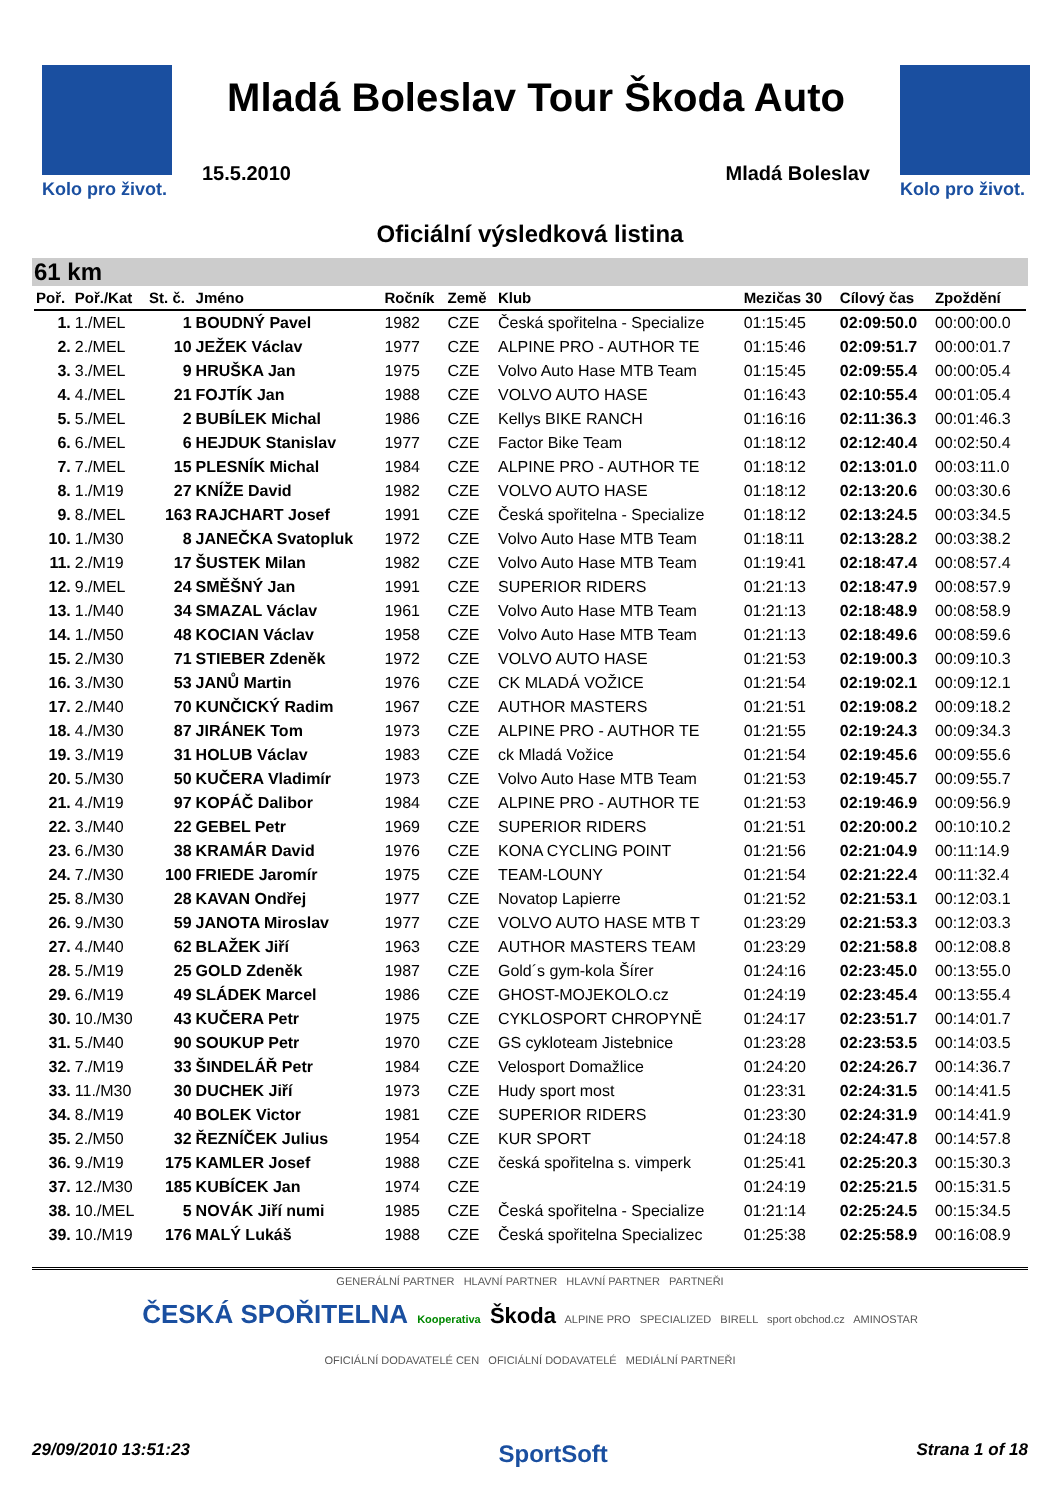Kolo pro život.
Mladá Boleslav Tour Škoda Auto
15.5.2010 Mladá Boleslav
Kolo pro život.
Oficiální výsledková listina
61 km
| Poř. | Poř./Kat | St. č. | Jméno | Ročník | Země | Klub | Mezičas 30 | Cílový čas | Zpoždění |
| --- | --- | --- | --- | --- | --- | --- | --- | --- | --- |
| 1. | 1./MEL | 1 | BOUDNÝ Pavel | 1982 | CZE | Česká spořitelna - Specialize | 01:15:45 | 02:09:50.0 | 00:00:00.0 |
| 2. | 2./MEL | 10 | JEŽEK Václav | 1977 | CZE | ALPINE PRO - AUTHOR TE | 01:15:46 | 02:09:51.7 | 00:00:01.7 |
| 3. | 3./MEL | 9 | HRUŠKA Jan | 1975 | CZE | Volvo Auto Hase MTB Team | 01:15:45 | 02:09:55.4 | 00:00:05.4 |
| 4. | 4./MEL | 21 | FOJTÍK Jan | 1988 | CZE | VOLVO AUTO HASE | 01:16:43 | 02:10:55.4 | 00:01:05.4 |
| 5. | 5./MEL | 2 | BUBÍLEK Michal | 1986 | CZE | Kellys BIKE RANCH | 01:16:16 | 02:11:36.3 | 00:01:46.3 |
| 6. | 6./MEL | 6 | HEJDUK Stanislav | 1977 | CZE | Factor Bike Team | 01:18:12 | 02:12:40.4 | 00:02:50.4 |
| 7. | 7./MEL | 15 | PLESNÍK Michal | 1984 | CZE | ALPINE PRO - AUTHOR TE | 01:18:12 | 02:13:01.0 | 00:03:11.0 |
| 8. | 1./M19 | 27 | KNÍŽE David | 1982 | CZE | VOLVO AUTO HASE | 01:18:12 | 02:13:20.6 | 00:03:30.6 |
| 9. | 8./MEL | 163 | RAJCHART Josef | 1991 | CZE | Česká spořitelna - Specialize | 01:18:12 | 02:13:24.5 | 00:03:34.5 |
| 10. | 1./M30 | 8 | JANEČKA Svatopluk | 1972 | CZE | Volvo Auto Hase MTB Team | 01:18:11 | 02:13:28.2 | 00:03:38.2 |
| 11. | 2./M19 | 17 | ŠUSTEK Milan | 1982 | CZE | Volvo Auto Hase MTB Team | 01:19:41 | 02:18:47.4 | 00:08:57.4 |
| 12. | 9./MEL | 24 | SMĚŠNÝ Jan | 1991 | CZE | SUPERIOR RIDERS | 01:21:13 | 02:18:47.9 | 00:08:57.9 |
| 13. | 1./M40 | 34 | SMAZAL Václav | 1961 | CZE | Volvo Auto Hase MTB Team | 01:21:13 | 02:18:48.9 | 00:08:58.9 |
| 14. | 1./M50 | 48 | KOCIAN Václav | 1958 | CZE | Volvo Auto Hase MTB Team | 01:21:13 | 02:18:49.6 | 00:08:59.6 |
| 15. | 2./M30 | 71 | STIEBER Zdeněk | 1972 | CZE | VOLVO AUTO HASE | 01:21:53 | 02:19:00.3 | 00:09:10.3 |
| 16. | 3./M30 | 53 | JANŮ Martin | 1976 | CZE | CK MLADÁ VOŽICE | 01:21:54 | 02:19:02.1 | 00:09:12.1 |
| 17. | 2./M40 | 70 | KUNČICKÝ Radim | 1967 | CZE | AUTHOR MASTERS | 01:21:51 | 02:19:08.2 | 00:09:18.2 |
| 18. | 4./M30 | 87 | JIRÁNEK Tom | 1973 | CZE | ALPINE PRO - AUTHOR TE | 01:21:55 | 02:19:24.3 | 00:09:34.3 |
| 19. | 3./M19 | 31 | HOLUB Václav | 1983 | CZE | ck Mladá Vožice | 01:21:54 | 02:19:45.6 | 00:09:55.6 |
| 20. | 5./M30 | 50 | KUČERA Vladimír | 1973 | CZE | Volvo Auto Hase MTB Team | 01:21:53 | 02:19:45.7 | 00:09:55.7 |
| 21. | 4./M19 | 97 | KOPÁČ Dalibor | 1984 | CZE | ALPINE PRO - AUTHOR TE | 01:21:53 | 02:19:46.9 | 00:09:56.9 |
| 22. | 3./M40 | 22 | GEBEL Petr | 1969 | CZE | SUPERIOR RIDERS | 01:21:51 | 02:20:00.2 | 00:10:10.2 |
| 23. | 6./M30 | 38 | KRAMÁR David | 1976 | CZE | KONA CYCLING POINT | 01:21:56 | 02:21:04.9 | 00:11:14.9 |
| 24. | 7./M30 | 100 | FRIEDE Jaromír | 1975 | CZE | TEAM-LOUNY | 01:21:54 | 02:21:22.4 | 00:11:32.4 |
| 25. | 8./M30 | 28 | KAVAN Ondřej | 1977 | CZE | Novatop Lapierre | 01:21:52 | 02:21:53.1 | 00:12:03.1 |
| 26. | 9./M30 | 59 | JANOTA Miroslav | 1977 | CZE | VOLVO AUTO HASE MTB T | 01:23:29 | 02:21:53.3 | 00:12:03.3 |
| 27. | 4./M40 | 62 | BLAŽEK Jiří | 1963 | CZE | AUTHOR MASTERS TEAM | 01:23:29 | 02:21:58.8 | 00:12:08.8 |
| 28. | 5./M19 | 25 | GOLD Zdeněk | 1987 | CZE | Gold´s gym-kola Šírer | 01:24:16 | 02:23:45.0 | 00:13:55.0 |
| 29. | 6./M19 | 49 | SLÁDEK Marcel | 1986 | CZE | GHOST-MOJEKOLO.cz | 01:24:19 | 02:23:45.4 | 00:13:55.4 |
| 30. | 10./M30 | 43 | KUČERA Petr | 1975 | CZE | CYKLOSPORT CHROPYNĚ | 01:24:17 | 02:23:51.7 | 00:14:01.7 |
| 31. | 5./M40 | 90 | SOUKUP Petr | 1970 | CZE | GS cykloteam Jistebnice | 01:23:28 | 02:23:53.5 | 00:14:03.5 |
| 32. | 7./M19 | 33 | ŠINDELÁŘ Petr | 1984 | CZE | Velosport Domažlice | 01:24:20 | 02:24:26.7 | 00:14:36.7 |
| 33. | 11./M30 | 30 | DUCHEK Jiří | 1973 | CZE | Hudy sport most | 01:23:31 | 02:24:31.5 | 00:14:41.5 |
| 34. | 8./M19 | 40 | BOLEK Victor | 1981 | CZE | SUPERIOR RIDERS | 01:23:30 | 02:24:31.9 | 00:14:41.9 |
| 35. | 2./M50 | 32 | ŘEZNÍČEK Julius | 1954 | CZE | KUR SPORT | 01:24:18 | 02:24:47.8 | 00:14:57.8 |
| 36. | 9./M19 | 175 | KAMLER Josef | 1988 | CZE | česká spořitelna s. vimperk | 01:25:41 | 02:25:20.3 | 00:15:30.3 |
| 37. | 12./M30 | 185 | KUBÍCEK Jan | 1974 | CZE | | 01:24:19 | 02:25:21.5 | 00:15:31.5 |
| 38. | 10./MEL | 5 | NOVÁK Jiří numi | 1985 | CZE | Česká spořitelna - Specialize | 01:21:14 | 02:25:24.5 | 00:15:34.5 |
| 39. | 10./M19 | 176 | MALÝ Lukáš | 1988 | CZE | Česká spořitelna Specializec | 01:25:38 | 02:25:58.9 | 00:16:08.9 |
GENERÁLNÍ PARTNER HLAVNÍ PARTNER HLAVNÍ PARTNER PARTNEŘI
ČESKÁ SPOŘITELNA Kooperativa Škoda ALPINE PRO SPECIALIZED BIRELL sport obchod.cz AMINOSTAR
OFICIÁLNÍ DODAVATELÉ CEN OFICIÁLNÍ DODAVATELÉ MEDIÁLNÍ PARTNEŘI
29/09/2010 13:51:23 SportSoft Strana 1 of 18